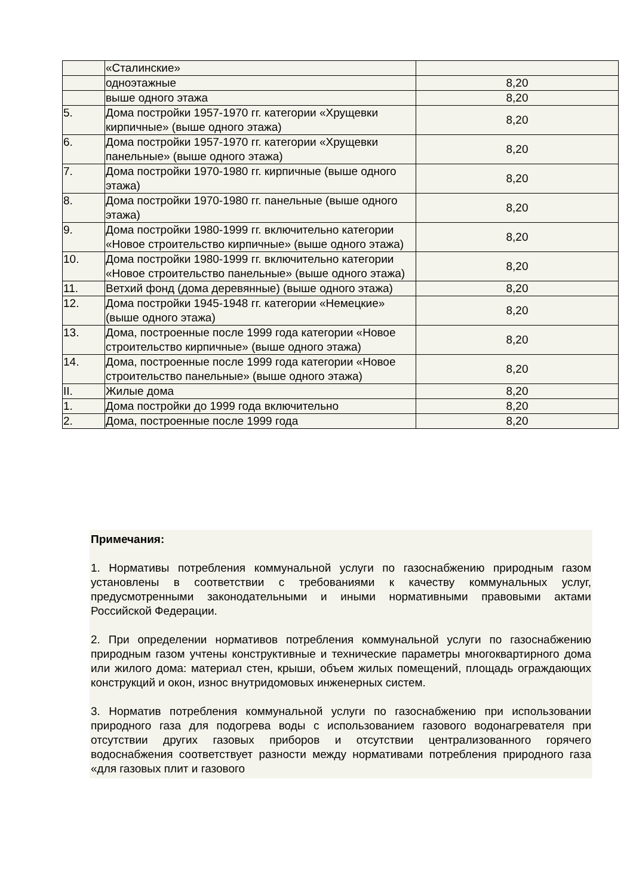| | «Сталинские» | |
| | одноэтажные | 8,20 |
| | выше одного этажа | 8,20 |
| 5. | Дома постройки 1957-1970 гг. категории «Хрущевки кирпичные» (выше одного этажа) | 8,20 |
| 6. | Дома постройки 1957-1970 гг. категории «Хрущевки панельные» (выше одного этажа) | 8,20 |
| 7. | Дома постройки 1970-1980 гг. кирпичные (выше одного этажа) | 8,20 |
| 8. | Дома постройки 1970-1980 гг. панельные (выше одного этажа) | 8,20 |
| 9. | Дома постройки 1980-1999 гг. включительно категории «Новое строительство кирпичные» (выше одного этажа) | 8,20 |
| 10. | Дома постройки 1980-1999 гг. включительно категории «Новое строительство панельные» (выше одного этажа) | 8,20 |
| 11. | Ветхий фонд (дома деревянные) (выше одного этажа) | 8,20 |
| 12. | Дома постройки 1945-1948 гг. категории «Немецкие» (выше одного этажа) | 8,20 |
| 13. | Дома, построенные после 1999 года категории «Новое строительство кирпичные» (выше одного этажа) | 8,20 |
| 14. | Дома, построенные после 1999 года категории «Новое строительство панельные» (выше одного этажа) | 8,20 |
| II. | Жилые дома | 8,20 |
| 1. | Дома постройки до 1999 года включительно | 8,20 |
| 2. | Дома, построенные после 1999 года | 8,20 |
Примечания:
1. Нормативы потребления коммунальной услуги по газоснабжению природным газом установлены в соответствии с требованиями к качеству коммунальных услуг, предусмотренными законодательными и иными нормативными правовыми актами Российской Федерации.
2. При определении нормативов потребления коммунальной услуги по газоснабжению природным газом учтены конструктивные и технические параметры многоквартирного дома или жилого дома: материал стен, крыши, объем жилых помещений, площадь ограждающих конструкций и окон, износ внутридомовых инженерных систем.
3. Норматив потребления коммунальной услуги по газоснабжению при использовании природного газа для подогрева воды с использованием газового водонагревателя при отсутствии других газовых приборов и отсутствии централизованного горячего водоснабжения соответствует разности между нормативами потребления природного газа «для газовых плит и газового